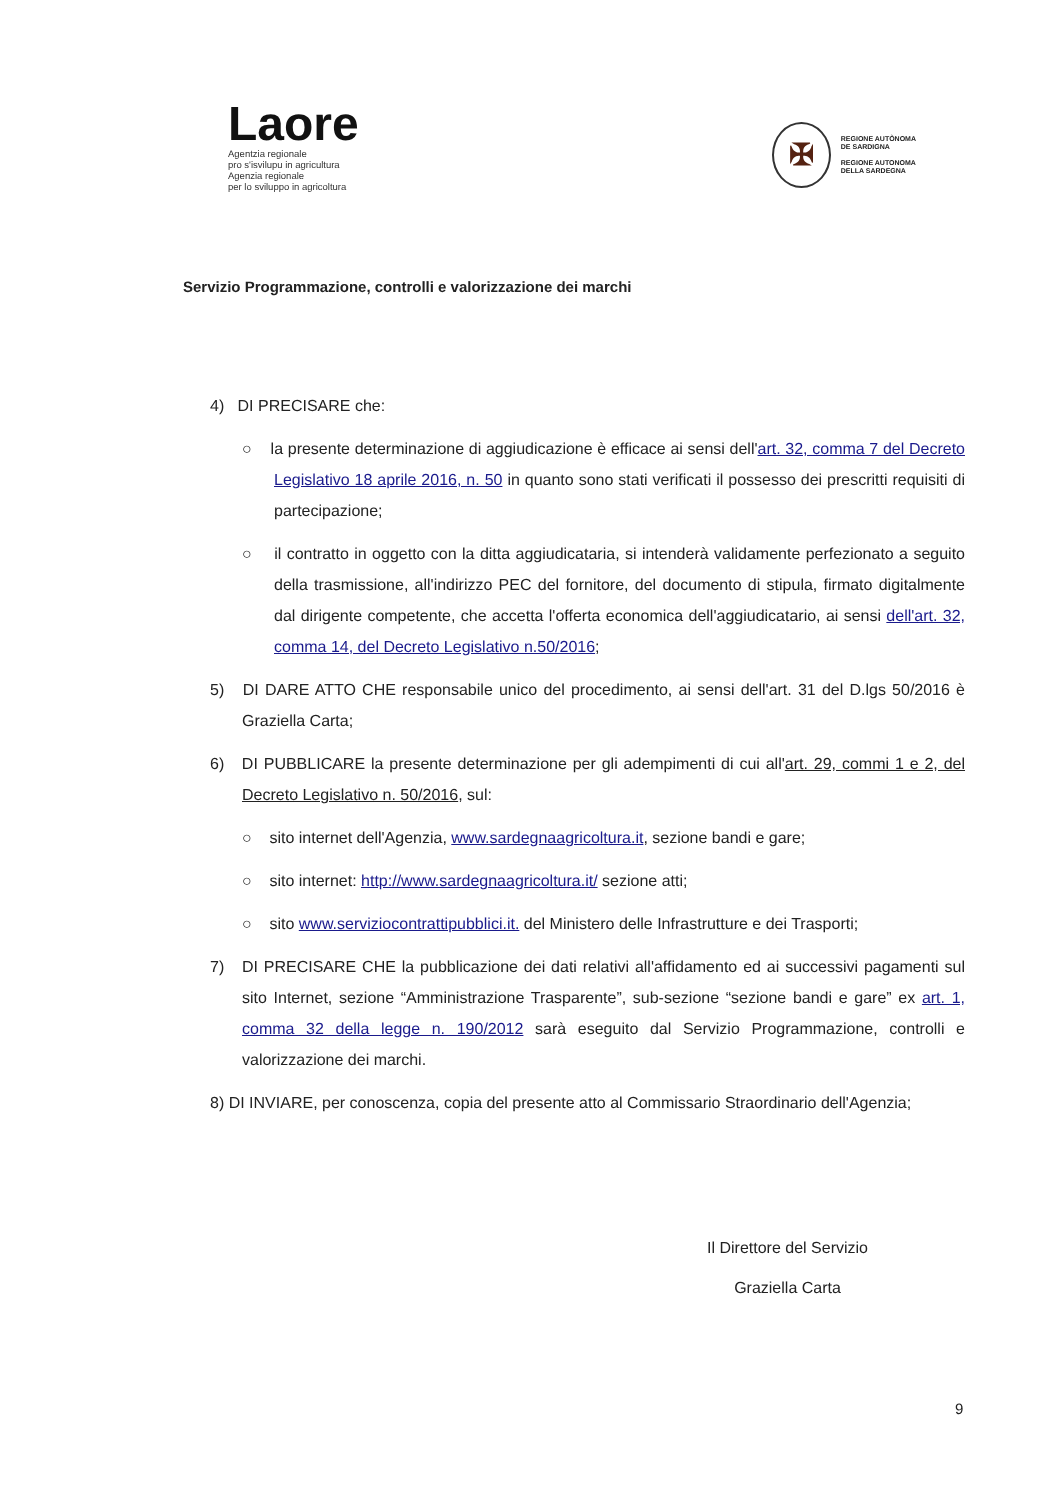Laore
Agentzia regionale
pro s'isvilupu in agricultura
Agenzia regionale
per lo sviluppo in agricoltura
✠
REGIONE AUTÒNOMA
DE SARDIGNA
REGIONE AUTONOMA
DELLA SARDEGNA
Servizio Programmazione, controlli e valorizzazione dei marchi
4) DI PRECISARE che:
○ la presente determinazione di aggiudicazione è efficace ai sensi dell'art. 32, comma 7 del Decreto Legislativo 18 aprile 2016, n. 50 in quanto sono stati verificati il possesso dei prescritti requisiti di partecipazione;
○ il contratto in oggetto con la ditta aggiudicataria, si intenderà validamente perfezionato a seguito della trasmissione, all'indirizzo PEC del fornitore, del documento di stipula, firmato digitalmente dal dirigente competente, che accetta l'offerta economica dell'aggiudicatario, ai sensi dell'art. 32, comma 14, del Decreto Legislativo n.50/2016;
5) DI DARE ATTO CHE responsabile unico del procedimento, ai sensi dell'art. 31 del D.lgs 50/2016 è Graziella Carta;
6) DI PUBBLICARE la presente determinazione per gli adempimenti di cui all'art. 29, commi 1 e 2, del Decreto Legislativo n. 50/2016, sul:
○ sito internet dell'Agenzia, www.sardegnaagricoltura.it, sezione bandi e gare;
○ sito internet: http://www.sardegnaagricoltura.it/ sezione atti;
○ sito www.serviziocontrattipubblici.it. del Ministero delle Infrastrutture e dei Trasporti;
7) DI PRECISARE CHE la pubblicazione dei dati relativi all'affidamento ed ai successivi pagamenti sul sito Internet, sezione “Amministrazione Trasparente”, sub-sezione “sezione bandi e gare” ex art. 1, comma 32 della legge n. 190/2012 sarà eseguito dal Servizio Programmazione, controlli e valorizzazione dei marchi.
8) DI INVIARE, per conoscenza, copia del presente atto al Commissario Straordinario dell'Agenzia;
Il Direttore del Servizio
Graziella Carta
9